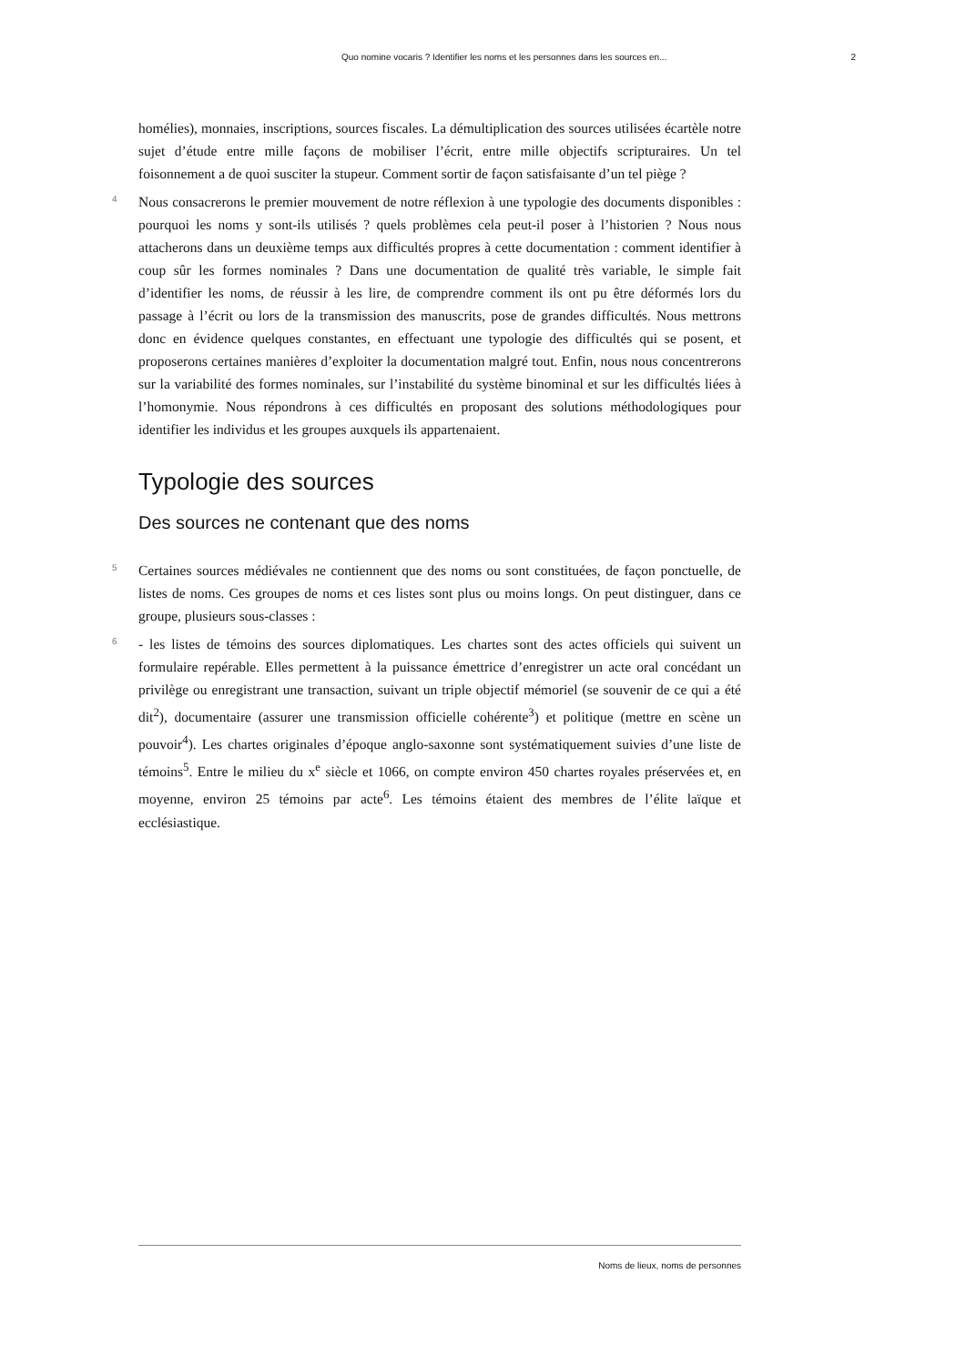Quo nomine vocaris ? Identifier les noms et les personnes dans les sources en... 2
homélies), monnaies, inscriptions, sources fiscales. La démultiplication des sources utilisées écartèle notre sujet d’étude entre mille façons de mobiliser l’écrit, entre mille objectifs scripturaires. Un tel foisonnement a de quoi susciter la stupeur. Comment sortir de façon satisfaisante d’un tel piège ?
4 Nous consacrerons le premier mouvement de notre réflexion à une typologie des documents disponibles : pourquoi les noms y sont-ils utilisés ? quels problèmes cela peut-il poser à l’historien ? Nous nous attacherons dans un deuxième temps aux difficultés propres à cette documentation : comment identifier à coup sûr les formes nominales ? Dans une documentation de qualité très variable, le simple fait d’identifier les noms, de réussir à les lire, de comprendre comment ils ont pu être déformés lors du passage à l’écrit ou lors de la transmission des manuscrits, pose de grandes difficultés. Nous mettrons donc en évidence quelques constantes, en effectuant une typologie des difficultés qui se posent, et proposerons certaines manières d’exploiter la documentation malgré tout. Enfin, nous nous concentrerons sur la variabilité des formes nominales, sur l’instabilité du système binominal et sur les difficultés liées à l’homonymie. Nous répondrons à ces difficultés en proposant des solutions méthodologiques pour identifier les individus et les groupes auxquels ils appartenaient.
Typologie des sources
Des sources ne contenant que des noms
5 Certaines sources médiévales ne contiennent que des noms ou sont constituées, de façon ponctuelle, de listes de noms. Ces groupes de noms et ces listes sont plus ou moins longs. On peut distinguer, dans ce groupe, plusieurs sous-classes :
6 - les listes de témoins des sources diplomatiques. Les chartes sont des actes officiels qui suivent un formulaire repérable. Elles permettent à la puissance émettrice d’enregistrer un acte oral concédant un privilège ou enregistrant une transaction, suivant un triple objectif mémoriel (se souvenir de ce qui a été dit<sup>2</sup>), documentaire (assurer une transmission officielle cohérente<sup>3</sup>) et politique (mettre en scène un pouvoir<sup>4</sup>). Les chartes originales d’époque anglo-saxonne sont systématiquement suivies d’une liste de témoins<sup>5</sup>. Entre le milieu du x<sup>e</sup> siècle et 1066, on compte environ 450 chartes royales préservées et, en moyenne, environ 25 témoins par acte<sup>6</sup>. Les témoins étaient des membres de l’élite laïque et ecclésiastique.
Noms de lieux, noms de personnes